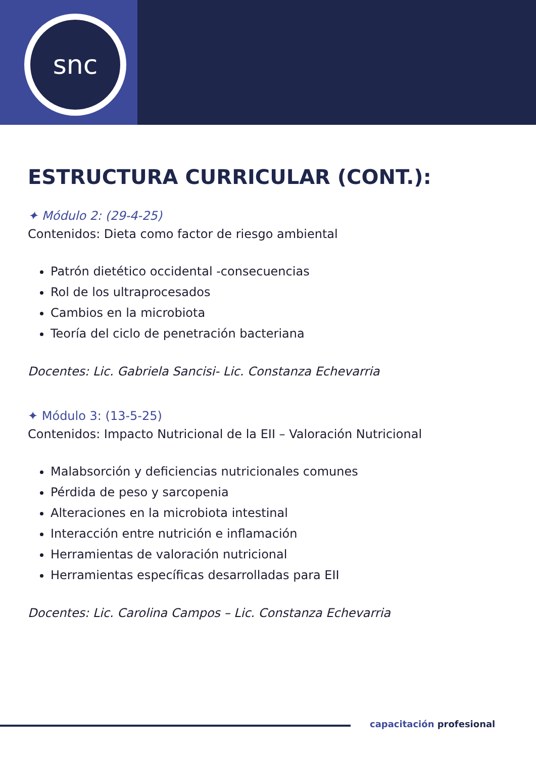snc
ESTRUCTURA CURRICULAR (CONT.):
✦ Módulo 2: (29-4-25)
Contenidos: Dieta como factor de riesgo ambiental
Patrón dietético occidental -consecuencias
Rol de los ultraprocesados
Cambios en la microbiota
Teoría del ciclo de penetración bacteriana
Docentes: Lic. Gabriela Sancisi- Lic. Constanza Echevarria
✦ Módulo 3: (13-5-25)
Contenidos: Impacto Nutricional de la EII – Valoración Nutricional
Malabsorción y deficiencias nutricionales comunes
Pérdida de peso y sarcopenia
Alteraciones en la microbiota intestinal
Interacción entre nutrición e inflamación
Herramientas de valoración nutricional
Herramientas específicas desarrolladas para EII
Docentes: Lic. Carolina Campos – Lic. Constanza Echevarria
capacitación profesional